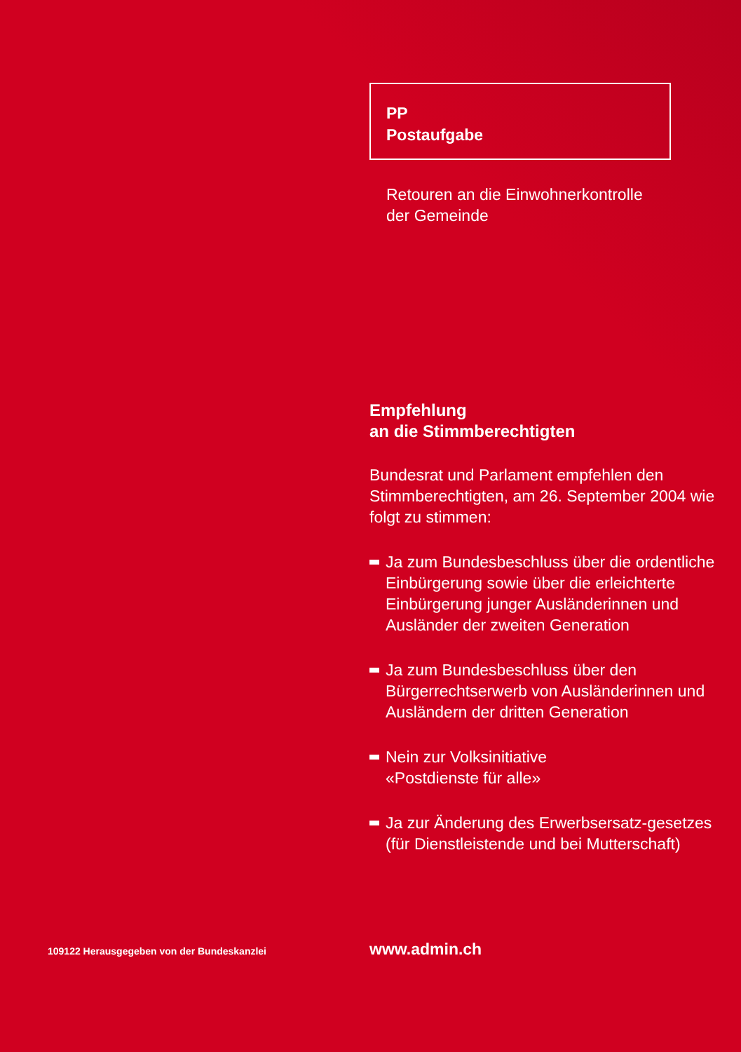PP
Postaufgabe
Retouren an die Einwohnerkontrolle
der Gemeinde
Empfehlung
an die Stimmberechtigten
Bundesrat und Parlament empfehlen den Stimmberechtigten, am 26. September 2004 wie folgt zu stimmen:
Ja zum Bundesbeschluss über die ordentliche Einbürgerung sowie über die erleichterte Einbürgerung junger Ausländerinnen und Ausländer der zweiten Generation
Ja zum Bundesbeschluss über den Bürgerrechtserwerb von Ausländerinnen und Ausländern der dritten Generation
Nein zur Volksinitiative
«Postdienste für alle»
Ja zur Änderung des Erwerbsersatz-gesetzes (für Dienstleistende und bei Mutterschaft)
109122 Herausgegeben von der Bundeskanzlei
www.admin.ch